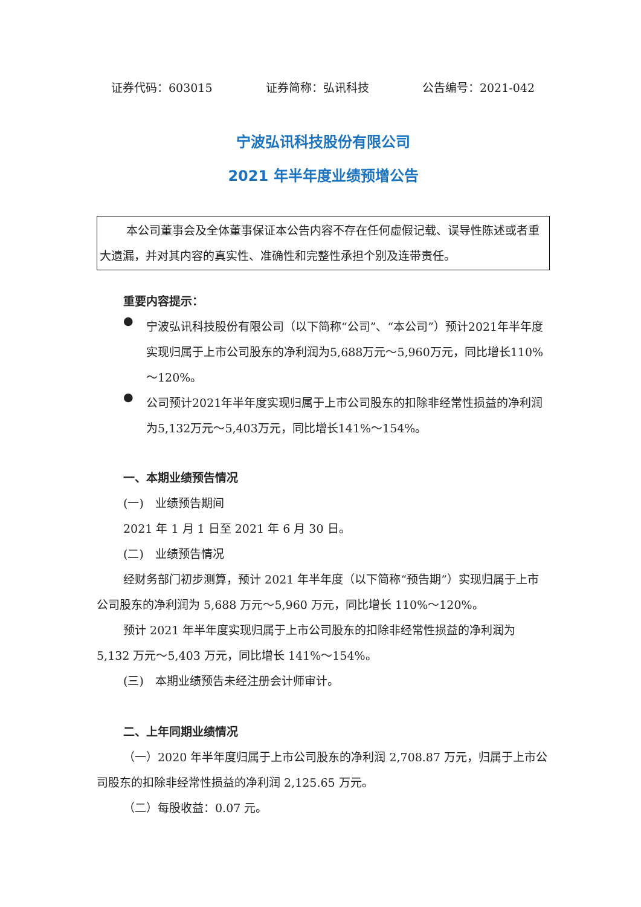证券代码：603015 证券简称：弘讯科技 公告编号：2021-042
宁波弘讯科技股份有限公司
2021 年半年度业绩预增公告
本公司董事会及全体董事保证本公告内容不存在任何虚假记载、误导性陈述或者重大遗漏，并对其内容的真实性、准确性和完整性承担个别及连带责任。
重要内容提示：
●
宁波弘讯科技股份有限公司（以下简称“公司”、“本公司”）预计2021年半年度实现归属于上市公司股东的净利润为5,688万元～5,960万元，同比增长110%～120%。
●
公司预计2021年半年度实现归属于上市公司股东的扣除非经常性损益的净利润为5,132万元～5,403万元，同比增长141%～154%。
一、本期业绩预告情况
(一)　业绩预告期间
2021 年 1 月 1 日至 2021 年 6 月 30 日。
(二)　业绩预告情况
经财务部门初步测算，预计 2021 年半年度（以下简称“预告期”）实现归属于上市公司股东的净利润为 5,688 万元～5,960 万元，同比增长 110%～120%。
预计 2021 年半年度实现归属于上市公司股东的扣除非经常性损益的净利润为 5,132 万元～5,403 万元，同比增长 141%～154%。
(三)　本期业绩预告未经注册会计师审计。
二、上年同期业绩情况
（一）2020 年半年度归属于上市公司股东的净利润 2,708.87 万元，归属于上市公司股东的扣除非经常性损益的净利润 2,125.65 万元。
（二）每股收益：0.07 元。